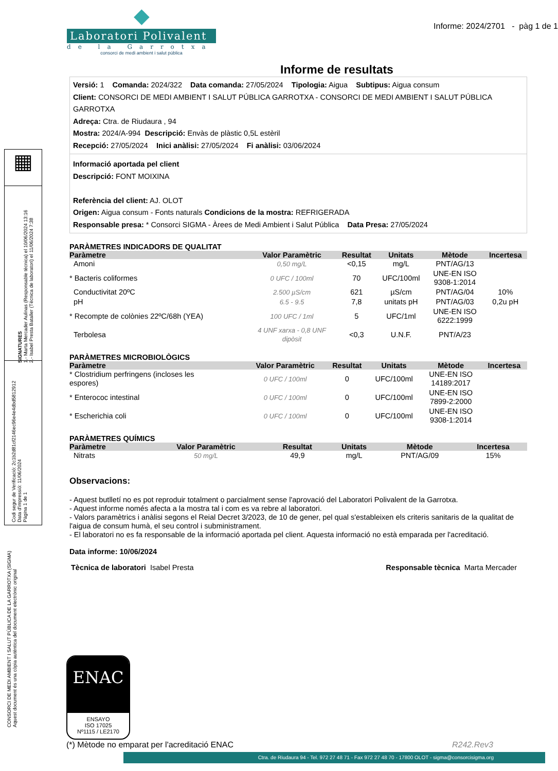Informe: 2024/2701 - pàg 1 de 1
◆
Laboratori Polivalent
de la Garrotxa
consorci de medi ambient i salut pública
Informe de resultats
Versió: 1 Comanda: 2024/322 Data comanda: 27/05/2024 Tipologia: Aigua Subtipus: Aigua consum
Client: CONSORCI DE MEDI AMBIENT I SALUT PÚBLICA GARROTXA - CONSORCI DE MEDI AMBIENT I SALUT PÚBLICA GARROTXA
Adreça: Ctra. de Riudaura , 94
Mostra: 2024/A-994 Descripció: Envàs de plàstic 0,5L estèril
Recepció: 27/05/2024 Inici anàlisi: 27/05/2024 Fi anàlisi: 03/06/2024
Informació aportada pel client
Descripció: FONT MOIXINA
Referència del client: AJ. OLOT
Origen: Aigua consum - Fonts naturals Condicions de la mostra: REFRIGERADA
Responsable presa: * Consorci SIGMA - Àrees de Medi Ambient i Salut Pública Data Presa: 27/05/2024
PARÀMETRES INDICADORS DE QUALITAT
| Paràmetre | Valor Paramètric | Resultat | Unitats | Mètode | Incertesa |
| --- | --- | --- | --- | --- | --- |
| Amoni | 0,50 mg/L | <0,15 | mg/L | PNT/AG/13 | |
| * Bacteris coliformes | 0 UFC / 100ml | 70 | UFC/100ml | UNE-EN ISO 9308-1:2014 | |
| Conductivitat 20ºC | 2.500 µS/cm | 621 | µS/cm | PNT/AG/04 | 10% |
| pH | 6.5 - 9.5 | 7,8 | unitats pH | PNT/AG/03 | 0,2u pH |
| * Recompte de colònies 22ºC/68h (YEA) | 100 UFC / 1ml | 5 | UFC/1ml | UNE-EN ISO 6222:1999 | |
| Terbolesa | 4 UNF xarxa - 0,8 UNF dipòsit | <0,3 | U.N.F. | PNT/A/23 | |
PARÀMETRES MICROBIOLÒGICS
| Paràmetre | Valor Paramètric | Resultat | Unitats | Mètode | Incertesa |
| --- | --- | --- | --- | --- | --- |
| * Clostridium perfringens (incloses les espores) | 0 UFC / 100ml | 0 | UFC/100ml | UNE-EN ISO 14189:2017 | |
| * Enterococ intestinal | 0 UFC / 100ml | 0 | UFC/100ml | UNE-EN ISO 7899-2:2000 | |
| * Escherichia coli | 0 UFC / 100ml | 0 | UFC/100ml | UNE-EN ISO 9308-1:2014 | |
PARÀMETRES QUÍMICS
| Paràmetre | Valor Paramètric | Resultat | Unitats | Mètode | Incertesa |
| --- | --- | --- | --- | --- | --- |
| Nitrats | 50 mg/L | 49,9 | mg/L | PNT/AG/09 | 15% |
Observacions:
- Aquest butlletí no es pot reproduir totalment o parcialment sense l'aprovació del Laboratori Polivalent de la Garrotxa.
- Aquest informe només afecta a la mostra tal i com es va rebre al laboratori.
- Valors paramètrics i anàlisi segons el Reial Decret 3/2023, de 10 de gener, pel qual s'estableixen els criteris sanitaris de la qualitat de l'aigua de consum humà, el seu control i subministrament.
- El laboratori no es fa responsable de la informació aportada pel client. Aquesta informació no està emparada per l'acreditació.
Data informe: 10/06/2024
Tècnica de laboratori Isabel Presta Responsable tècnica Marta Mercader
ENAC
ENSAYO
ISO 17025
Nº1115 / LE2170
(*) Mètode no emparat per l'acreditació ENAC R242.Rev3
▦
SIGNATURES
1.- Marta Mercader Aulinas (Responsable tècnica) el 10/06/2024 13:16
2.- Isabel Presta Bataller (Tècnica de laboratori) el 11/06/2024 7:38
Codi segur de Verificació: 2c1b2d81cf2146ec96e4e4dbd5812912
Data d'impressió: 11/06/2024
Pàgina 1 de 1
CONSORCI DE MEDI AMBIENT I SALUT PÚBLICA DE LA GARROTXA (SIGMA)
Aquest document és una còpia autèntica del document electrònic original
Ctra. de Riudaura 94 - Tel. 972 27 48 71 - Fax 972 27 48 70 - 17800 OLOT - sigma@consorcisigma.org